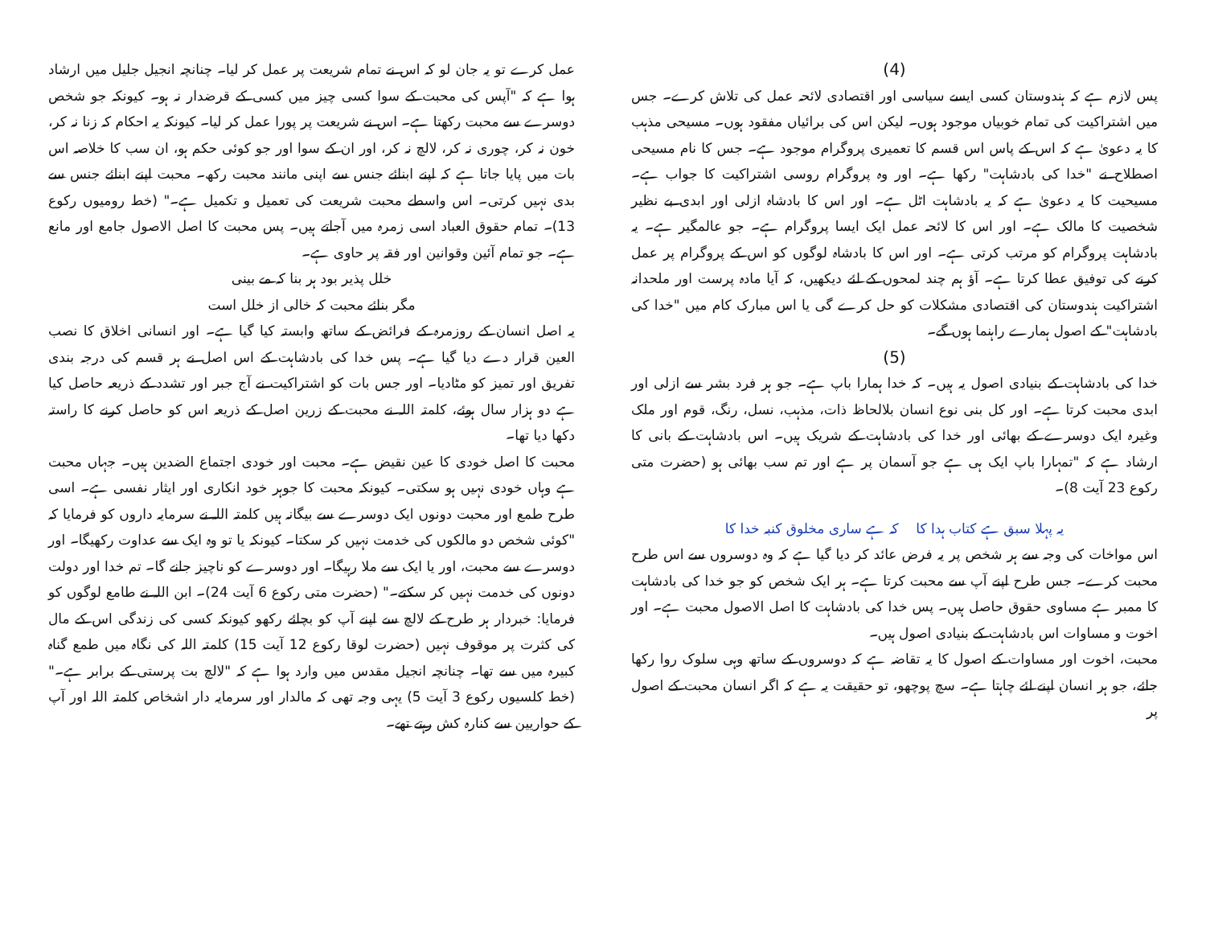(4)
پس لازم ہے کہ ہندوستان کسی ایسے سیاسی اور اقتصادی لائحہ عمل کی تلاش کرے۔ جس میں اشتراکیت کی تمام خوبیاں موجود ہوں۔ لیکن اس کی برائیاں مفقود ہوں۔ مسیحی مذہب کا یہ دعویٰ ہے کہ اس کے پاس اس قسم کا تعمیری پروگرام موجود ہے۔ جس کا نام مسیحی اصطلاح نے "خدا کی بادشاہت" رکھا ہے۔ اور وہ پروگرام روسی اشتراکیت کا جواب ہے۔ مسیحیت کا یہ دعویٰ ہے کہ یہ بادشاہت اٹل ہے۔ اور اس کا بادشاہ ازلی اور ابدی بے نظیر شخصیت کا مالک ہے۔ اور اس کا لائحہ عمل ایک ایسا پروگرام ہے۔ جو عالمگیر ہے۔ یہ بادشاہت پروگرام کو مرتب کرتی ہے۔ اور اس کا بادشاہ لوگوں کو اس کے پروگرام پر عمل کرنے کی توفیق عطا کرتا ہے۔ آؤ ہم چند لمحوں کے لئے دیکھیں، کہ آیا مادہ پرست اور ملحدانہ اشتراکیت ہندوستان کی اقتصادی مشکلات کو حل کرے گی یا اس مبارک کام میں "خدا کی بادشاہت" کے اصول ہمارے راہنما ہوں گے۔
(5)
خدا کی بادشاہت کے بنیادی اصول یہ ہیں۔ کہ خدا ہمارا باپ ہے۔ جو ہر فرد بشر سے ازلی اور ابدی محبت کرتا ہے۔ اور کل بنی نوع انسان بلالحاظ ذات، مذہب، نسل، رنگ، قوم اور ملک وغیرہ ایک دوسرے کے بھائی اور خدا کی بادشاہت کے شریک ہیں۔ اس بادشاہت کے بانی کا ارشاد ہے کہ "تمہارا باپ ایک ہی ہے جو آسمان پر ہے اور تم سب بھائی ہو (حضرت متی رکوع 23 آیت 8)۔
یہ پہلا سبق ہے کتاب ہدا کا کہ ہے ساری مخلوق کنبہ خدا کا
اس مواخات کی وجہ سے ہر شخص پر یہ فرض عائد کر دیا گیا ہے کہ وہ دوسروں سے اس طرح محبت کرے۔ جس طرح اپنے آپ سے محبت کرتا ہے۔ ہر ایک شخص کو جو خدا کی بادشاہت کا ممبر ہے مساوی حقوق حاصل ہیں۔ پس خدا کی بادشاہت کا اصل الاصول محبت ہے۔ اور اخوت و مساوات اس بادشاہت کے بنیادی اصول ہیں۔
محبت، اخوت اور مساوات کے اصول کا یہ تقاضہ ہے کہ دوسروں کے ساتھ وہی سلوک روا رکھا جائے، جو ہر انسان اپنے لئے چاہتا ہے۔ سچ پوچھو، تو حقیقت یہ ہے کہ اگر انسان محبت کے اصول پر
عمل کرے تو یہ جان لو کہ اس نے تمام شریعت پر عمل کر لیا۔ چنانچہ انجیل جلیل میں ارشاد ہوا ہے کہ "آپس کی محبت کے سوا کسی چیز میں کسی کے قرضدار نہ ہو۔ کیونکہ جو شخص دوسرے سے محبت رکھتا ہے۔ اس نے شریعت پر پورا عمل کر لیا۔ کیونکہ یہ احکام کہ زنا نہ کر، خون نہ کر، چوری نہ کر، لالچ نہ کر، اور ان کے سوا اور جو کوئی حکم ہو، ان سب کا خلاصہ اس بات میں پایا جاتا ہے کہ اپنے ابنائے جنس سے اپنی مانند محبت رکھ۔ محبت اپنے ابنائے جنس سے بدی نہیں کرتی۔ اس واسطے محبت شریعت کی تعمیل و تکمیل ہے۔" (خط رومیوں رکوع 13)۔ تمام حقوق العباد اسی زمرہ میں آجاتے ہیں۔ پس محبت کا اصل الاصول جامع اور مانع ہے۔ جو تمام آئین وقوانین اور فقہ پر حاوی ہے۔
خلل پذیر بود ہر بنا کہ مے بینی
مگر بنائے محبت کہ خالی از خلل است
یہ اصل انسان کے روزمرہ کے فرائض کے ساتھ وابستہ کیا گیا ہے۔ اور انسانی اخلاق کا نصب العین قرار دے دیا گیا ہے۔ پس خدا کی بادشاہت کے اس اصل نے ہر قسم کی درجہ بندی تفریق اور تمیز کو مٹادیا۔ اور جس بات کو اشتراکیت نے آج جبر اور تشدد کے ذریعہ حاصل کیا ہے دو ہزار سال ہوئے، کلمتہ اللہ نے محبت کے زرین اصل کے ذریعہ اس کو حاصل کرنے کا راستہ دکھا دیا تھا۔
محبت کا اصل خودی کا عین نقیض ہے۔ محبت اور خودی اجتماع الضدین ہیں۔ جہاں محبت ہے وہاں خودی نہیں ہو سکتی۔ کیونکہ محبت کا جوہر خود انکاری اور ایثار نفسی ہے۔ اسی طرح طمع اور محبت دونوں ایک دوسرے سے بیگانہ ہیں کلمتہ اللہ نے سرمایہ داروں کو فرمایا کہ "کوئی شخص دو مالکوں کی خدمت نہیں کر سکتا۔ کیونکہ یا تو وہ ایک سے عداوت رکھیگا۔ اور دوسرے سے محبت، اور یا ایک سے ملا رہیگا۔ اور دوسرے کو ناچیز جانے گا۔ تم خدا اور دولت دونوں کی خدمت نہیں کر سکتے۔" (حضرت متی رکوع 6 آیت 24)۔ ابن اللہ نے طامع لوگوں کو فرمایا: خبردار ہر طرح کے لالچ سے اپنے آپ کو بچائے رکھو کیونکہ کسی کی زندگی اس کے مال کی کثرت پر موقوف نہیں (حضرت لوقا رکوع 12 آیت 15) کلمتہ اللہ کی نگاہ میں طمع گناہ کبیرہ میں سے تھا۔ چنانچہ انجیل مقدس میں وارد ہوا ہے کہ "لالچ بت پرستی کے برابر ہے۔" (خط کلسیوں رکوع 3 آیت 5) یہی وجہ تھی کہ مالدار اور سرمایہ دار اشخاص کلمتہ اللہ اور آپ کے حواریین سے کنارہ کش رہتے تھے۔